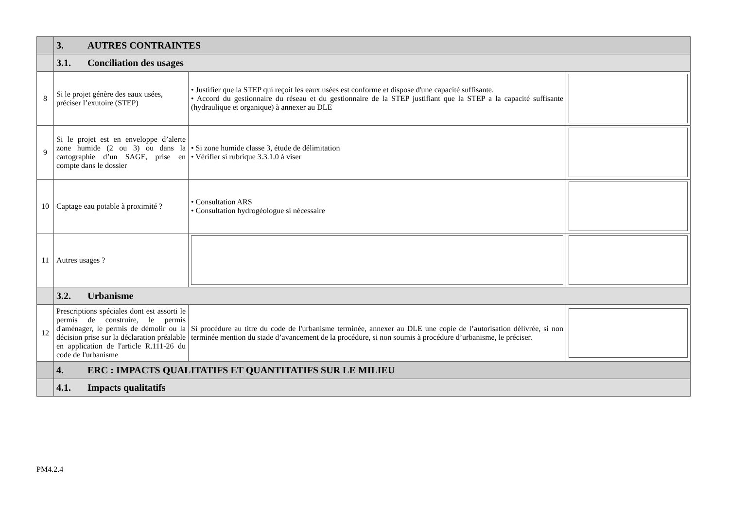| | 3. AUTRES CONTRAINTES | | |
| | 3.1. Conciliation des usages | | |
| 8 | Si le projet génère des eaux usées, préciser l’exutoire (STEP) | • Justifier que la STEP qui reçoit les eaux usées est conforme et dispose d'une capacité suffisante. • Accord du gestionnaire du réseau et du gestionnaire de la STEP justifiant que la STEP a la capacité suffisante (hydraulique et organique) à annexer au DLE | |
| 9 | Si le projet est en enveloppe d’alerte zone humide (2 ou 3) ou dans la cartographie d’un SAGE, prise en compte dans le dossier | • Si zone humide classe 3, étude de délimitation • Vérifier si rubrique 3.3.1.0 à viser | |
| 10 | Captage eau potable à proximité ? | • Consultation ARS • Consultation hydrogéologue si nécessaire | |
| 11 | Autres usages ? | | |
| | 3.2. Urbanisme | | |
| 12 | Prescriptions spéciales dont est assorti le permis de construire, le permis d'aménager, le permis de démolir ou la décision prise sur la déclaration préalable en application de l'article R.111-26 du code de l'urbanisme | Si procédure au titre du code de l'urbanisme terminée, annexer au DLE une copie de l’autorisation délivrée, si non terminée mention du stade d’avancement de la procédure, si non soumis à procédure d’urbanisme, le préciser. | |
| | 4. ERC : IMPACTS QUALITATIFS ET QUANTITATIFS SUR LE MILIEU | | |
| | 4.1. Impacts qualitatifs | | |
PM4.2.4